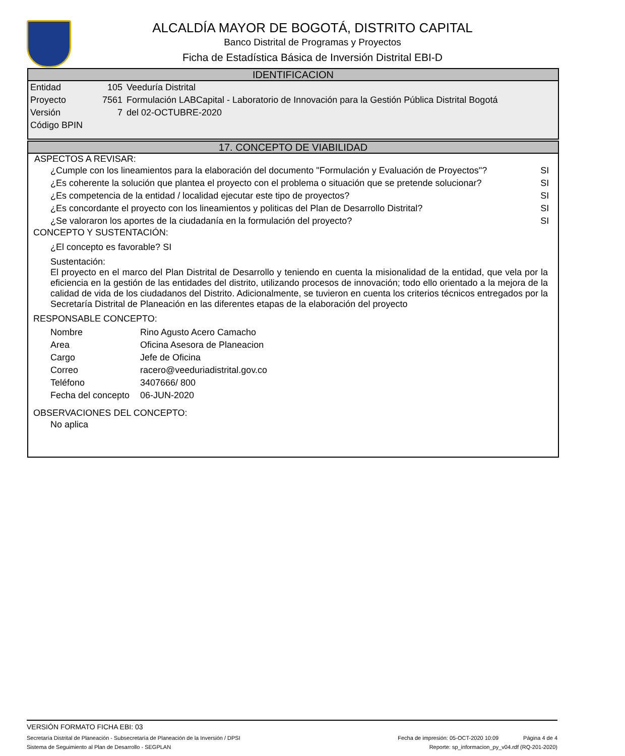ALCALDÍA MAYOR DE BOGOTÁ, DISTRITO CAPITAL
Banco Distrital de Programas y Proyectos
Ficha de Estadística Básica de Inversión Distrital EBI-D
IDENTIFICACION
| Entidad | 105 | Veeduría Distrital |
| Proyecto | 7561 | Formulación LABCapital - Laboratorio de Innovación para la Gestión Pública Distrital Bogotá |
| Versión | 7 | del 02-OCTUBRE-2020 |
| Código BPIN | | |
17. CONCEPTO DE VIABILIDAD
ASPECTOS A REVISAR:
| ¿Cumple con los lineamientos para la elaboración del documento "Formulación y Evaluación de Proyectos"? | SI |
| ¿Es coherente la solución que plantea el proyecto con el problema o situación que se pretende solucionar? | SI |
| ¿Es competencia de la entidad / localidad ejecutar este tipo de proyectos? | SI |
| ¿Es concordante el proyecto con los lineamientos y politicas del Plan de Desarrollo Distrital? | SI |
| ¿Se valoraron los aportes de la ciudadanía en la formulación del proyecto? | SI |
CONCEPTO Y SUSTENTACIÓN:
¿El concepto es favorable? SI
Sustentación:
El proyecto en el marco del Plan Distrital de Desarrollo y teniendo en cuenta la misionalidad de la entidad, que vela por la eficiencia en la gestión de las entidades del distrito, utilizando procesos de innovación; todo ello orientado a la mejora de la calidad de vida de los ciudadanos del Distrito. Adicionalmente, se tuvieron en cuenta los criterios técnicos entregados por la Secretaría Distrital de Planeación en las diferentes etapas de la elaboración del proyecto
RESPONSABLE CONCEPTO:
| Nombre | Rino Agusto Acero Camacho |
| Area | Oficina Asesora de Planeacion |
| Cargo | Jefe de Oficina |
| Correo | racero@veeduriadistrital.gov.co |
| Teléfono | 3407666/ 800 |
| Fecha del concepto | 06-JUN-2020 |
OBSERVACIONES DEL CONCEPTO:
No aplica
VERSIÓN FORMATO FICHA EBI: 03
Secretaría Distrital de Planeación - Subsecretaría de Planeación de la Inversión / DPSI Fecha de impresión: 05-OCT-2020 10:09 Página 4 de 4
Sistema de Seguimiento al Plan de Desarrollo - SEGPLAN Reporte: sp_informacion_py_v04.rdf (RQ-201-2020)